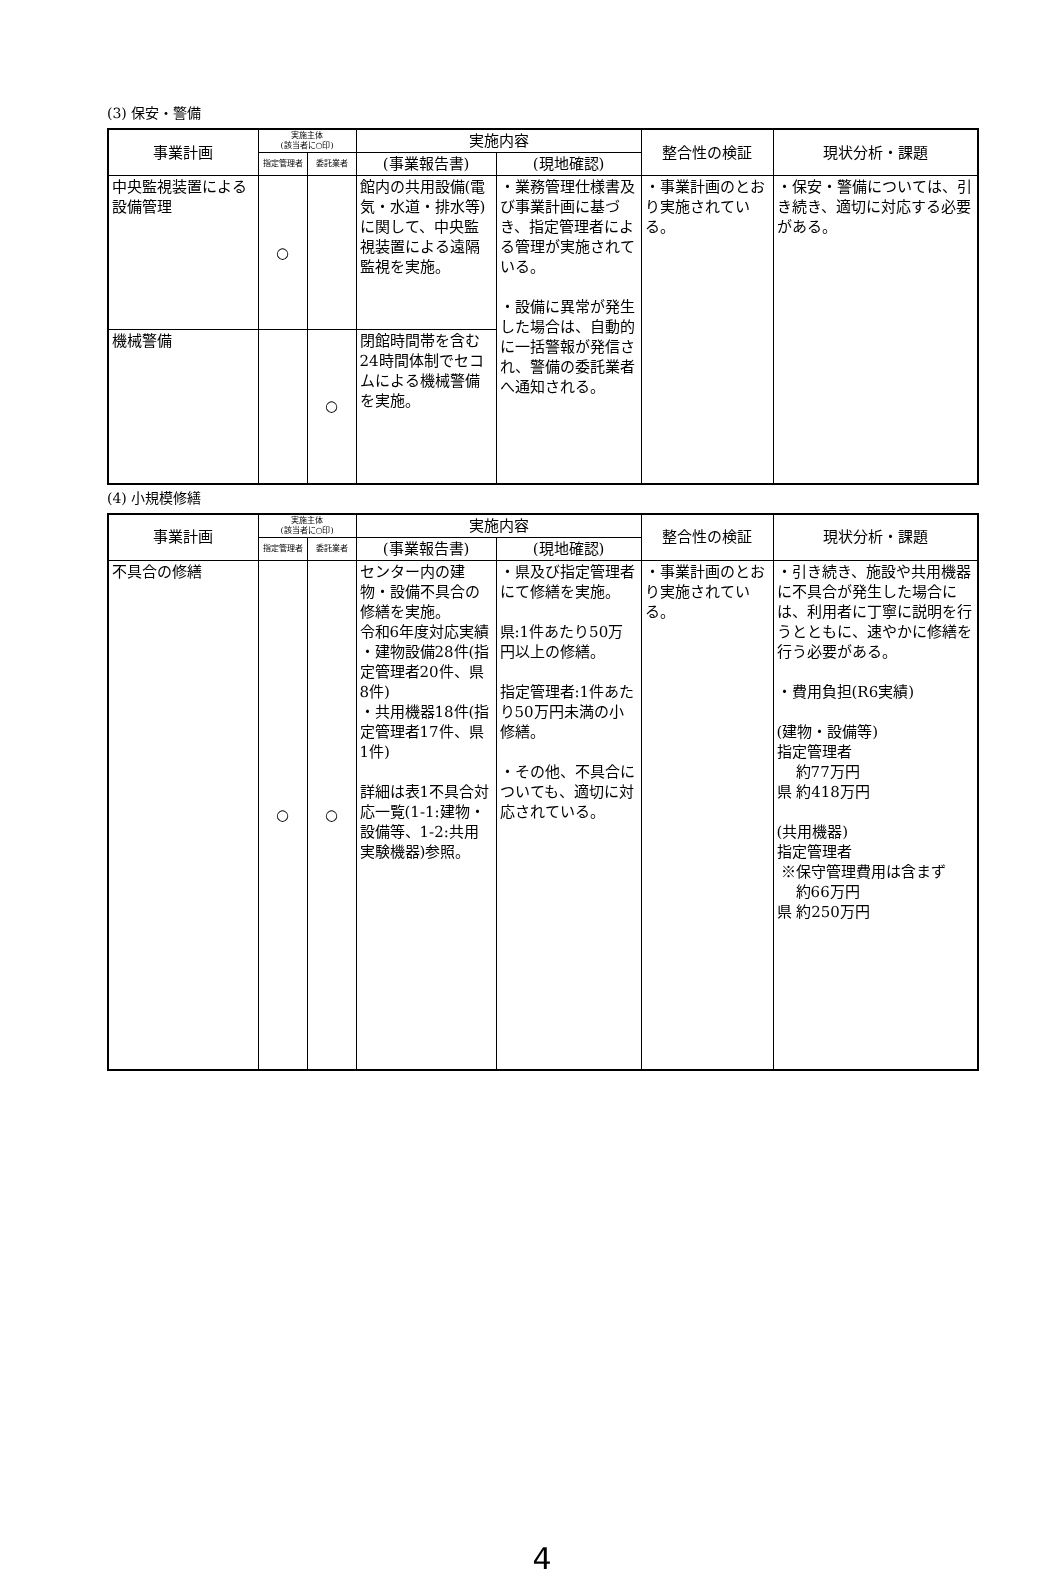(3) 保安・警備
| 事業計画 | 実施主体 (該当者に○印) | | 実施内容 | | 整合性の検証 | 現状分析・課題 |
| --- | --- | --- | --- | --- | --- | --- |
| | 指定管理者 | 委託業者 | (事業報告書) | (現地確認) | | |
| 中央監視装置による設備管理 | ○ | | 館内の共用設備(電気・水道・排水等)に関して、中央監視装置による遠隔監視を実施。 | ・業務管理仕様書及び事業計画に基づき、指定管理者による管理が実施されている。 ・設備に異常が発生した場合は、自動的に一括警報が発信され、警備の委託業者へ通知される。 | ・事業計画のとおり実施されている。 | ・保安・警備については、引き続き、適切に対応する必要がある。 |
| 機械警備 | | ○ | 閉館時間帯を含む24時間体制でセコムによる機械警備を実施。 | | | |
(4) 小規模修繕
| 事業計画 | 実施主体 (該当者に○印) | | 実施内容 | | 整合性の検証 | 現状分析・課題 |
| --- | --- | --- | --- | --- | --- | --- |
| | 指定管理者 | 委託業者 | (事業報告書) | (現地確認) | | |
| 不具合の修繕 | ○ | ○ | センター内の建物・設備不具合の修繕を実施。 令和6年度対応実績 ・建物設備28件(指定管理者20件、県8件) ・共用機器18件(指定管理者17件、県1件) 詳細は表1不具合対応一覧(1-1:建物・設備等、1-2:共用実験機器)参照。 | ・県及び指定管理者にて修繕を実施。 県:1件あたり50万円以上の修繕。 指定管理者:1件あたり50万円未満の小修繕。 ・その他、不具合についても、適切に対応されている。 | ・事業計画のとおり実施されている。 | ・引き続き、施設や共用機器に不具合が発生した場合には、利用者に丁寧に説明を行うとともに、速やかに修繕を行う必要がある。 ・費用負担(R6実績) (建物・設備等) 指定管理者 約77万円 県 約418万円 (共用機器) 指定管理者 ※保守管理費用は含まず 約66万円 県 約250万円 |
4